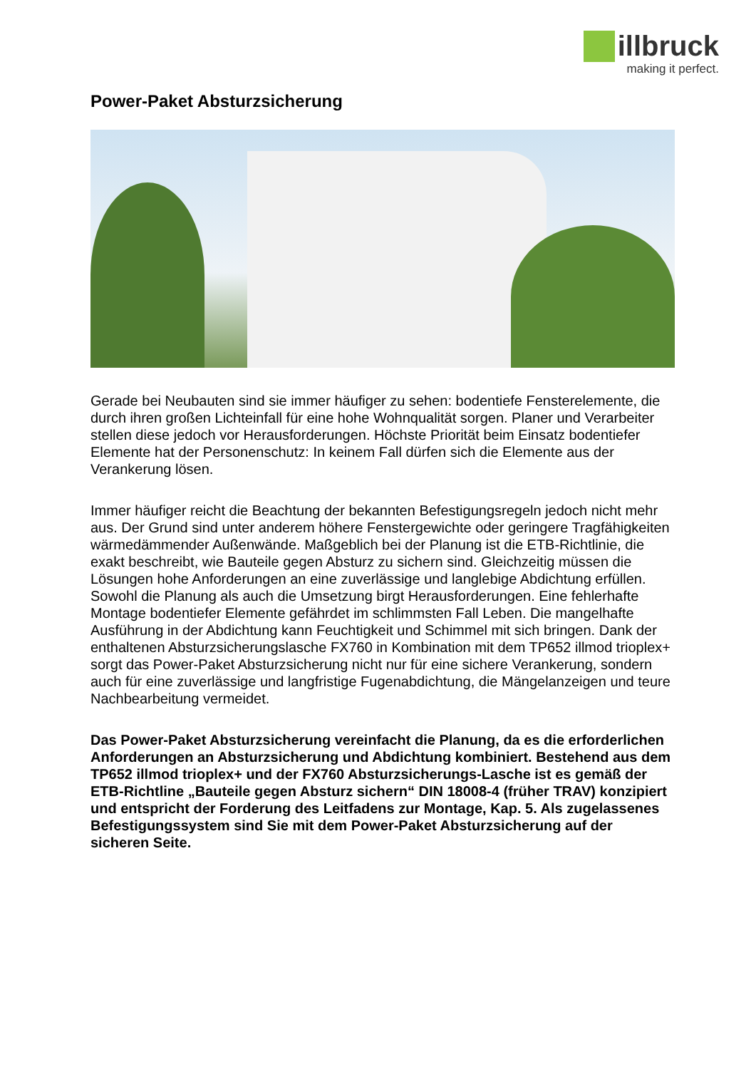illbruck
making it perfect.
Power-Paket Absturzsicherung
Gerade bei Neubauten sind sie immer häufiger zu sehen: bodentiefe Fensterelemente, die durch ihren großen Lichteinfall für eine hohe Wohnqualität sorgen. Planer und Verarbeiter stellen diese jedoch vor Herausforderungen. Höchste Priorität beim Einsatz bodentiefer Elemente hat der Personenschutz: In keinem Fall dürfen sich die Elemente aus der Verankerung lösen.
Immer häufiger reicht die Beachtung der bekannten Befestigungsregeln jedoch nicht mehr aus. Der Grund sind unter anderem höhere Fenstergewichte oder geringere Tragfähigkeiten wärmedämmender Außenwände. Maßgeblich bei der Planung ist die ETB-Richtlinie, die exakt beschreibt, wie Bauteile gegen Absturz zu sichern sind. Gleichzeitig müssen die Lösungen hohe Anforderungen an eine zuverlässige und langlebige Abdichtung erfüllen. Sowohl die Planung als auch die Umsetzung birgt Herausforderungen. Eine fehlerhafte Montage bodentiefer Elemente gefährdet im schlimmsten Fall Leben. Die mangelhafte Ausführung in der Abdichtung kann Feuchtigkeit und Schimmel mit sich bringen. Dank der enthaltenen Absturzsicherungslasche FX760 in Kombination mit dem TP652 illmod trioplex+ sorgt das Power-Paket Absturzsicherung nicht nur für eine sichere Verankerung, sondern auch für eine zuverlässige und langfristige Fugenabdichtung, die Mängelanzeigen und teure Nachbearbeitung vermeidet.
Das Power-Paket Absturzsicherung vereinfacht die Planung, da es die erforderlichen Anforderungen an Absturzsicherung und Abdichtung kombiniert. Bestehend aus dem TP652 illmod trioplex+ und der FX760 Absturzsicherungs-Lasche ist es gemäß der ETB-Richtline „Bauteile gegen Absturz sichern“ DIN 18008-4 (früher TRAV) konzipiert und entspricht der Forderung des Leitfadens zur Montage, Kap. 5. Als zugelassenes Befestigungssystem sind Sie mit dem Power-Paket Absturzsicherung auf der sicheren Seite.